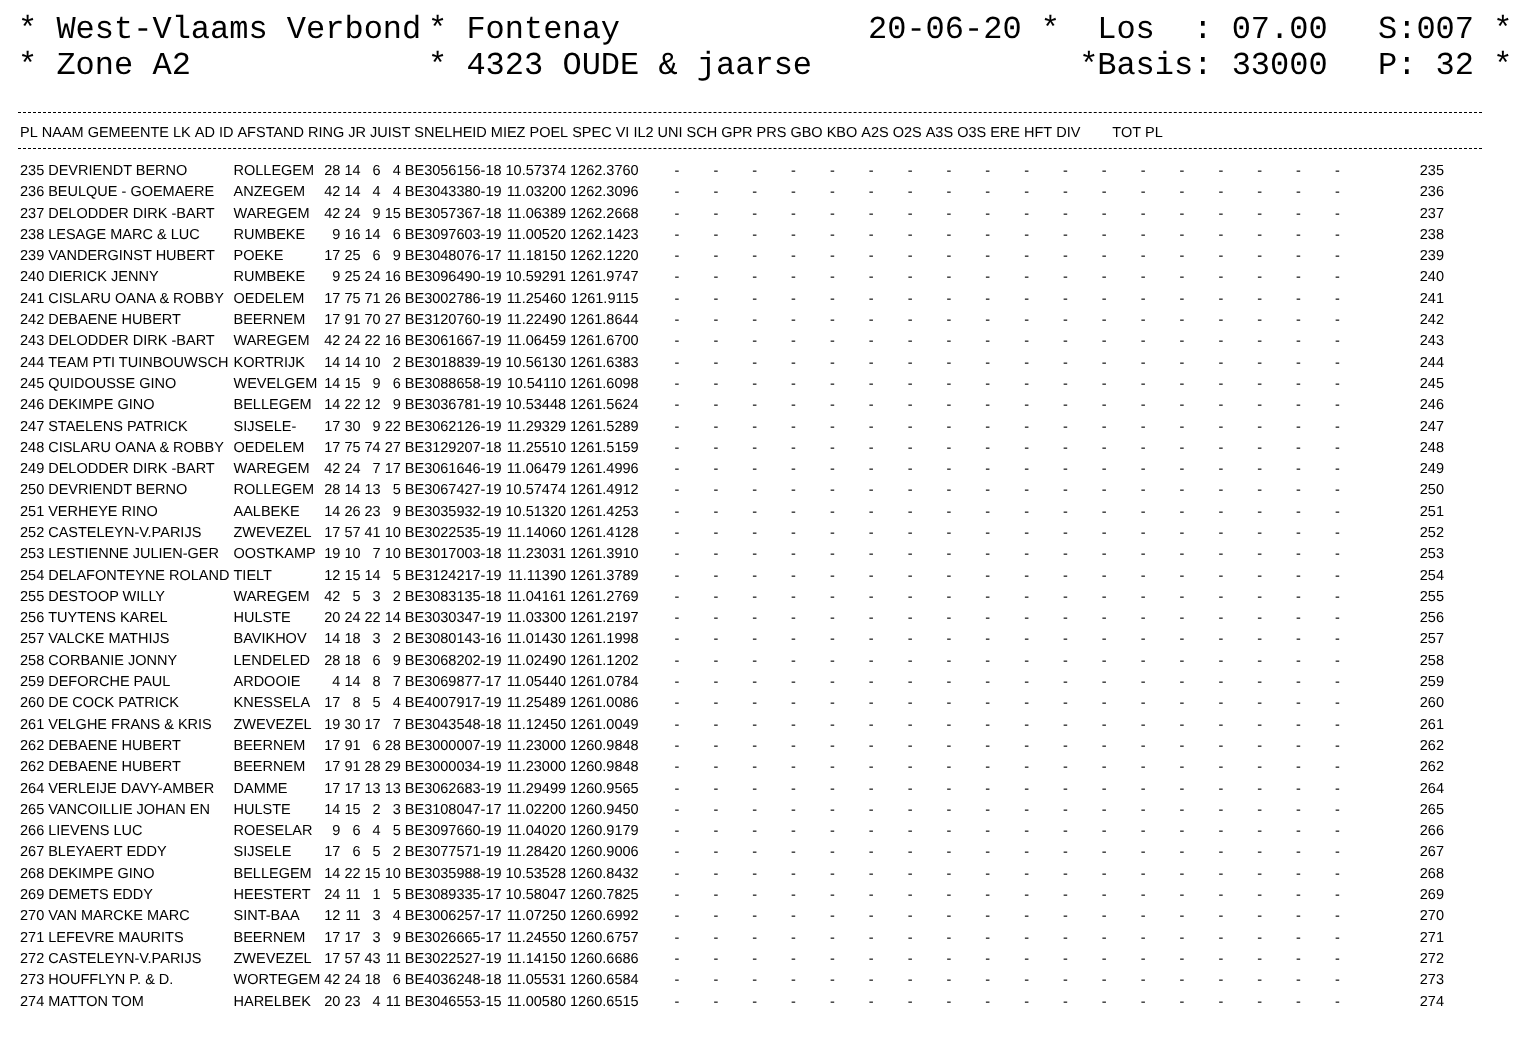* West-Vlaams Verbond * Zone A2
* Fontenay * 4323 OUDE & jaarse
20-06-20 * *
Los : 07.00 Basis: 33000
S:007 * P: 32 *
| PL | NAAM | GEMEENTE | LK | AD | ID | AFSTAND | RING | JR | JUIST | SNELHEID | MIEZ | POEL | SPEC | VI | IL2 | UNI | SCH | GPR | PRS | GBO | KBO | A2S | O2S | A3S | O3S | ERE | HFT | DIV | TOT | PL |
| --- | --- | --- | --- | --- | --- | --- | --- | --- | --- | --- | --- | --- | --- | --- | --- | --- | --- | --- | --- | --- | --- | --- | --- | --- | --- | --- | --- | --- | --- | --- |
| 235 | DEVRIENDT BERNO | ROLLEGEM | 28 | 14 | 6 | 4 | BE3056156-18 | 10.57374 | 1262.3760 | - | - | - | - | - | - | - | - | - | - | - | - | - | - | - | - | - | - | 235 |
| 236 | BEULQUE - GOEMAERE | ANZEGEM | 42 | 14 | 4 | 4 | BE3043380-19 | 11.03200 | 1262.3096 | - | - | - | - | - | - | - | - | - | - | - | - | - | - | - | - | - | - | 236 |
| 237 | DELODDER DIRK -BART | WAREGEM | 42 | 24 | 9 | 15 | BE3057367-18 | 11.06389 | 1262.2668 | - | - | - | - | - | - | - | - | - | - | - | - | - | - | - | - | - | - | 237 |
| 238 | LESAGE MARC & LUC | RUMBEKE | 9 | 16 | 14 | 6 | BE3097603-19 | 11.00520 | 1262.1423 | - | - | - | - | - | - | - | - | - | - | - | - | - | - | - | - | - | - | 238 |
| 239 | VANDERGINST HUBERT | POEKE | 17 | 25 | 6 | 9 | BE3048076-17 | 11.18150 | 1262.1220 | - | - | - | - | - | - | - | - | - | - | - | - | - | - | - | - | - | - | 239 |
| 240 | DIERICK JENNY | RUMBEKE | 9 | 25 | 24 | 16 | BE3096490-19 | 10.59291 | 1261.9747 | - | - | - | - | - | - | - | - | - | - | - | - | - | - | - | - | - | - | 240 |
| 241 | CISLARU OANA & ROBBY | OEDELEM | 17 | 75 | 71 | 26 | BE3002786-19 | 11.25460 | 1261.9115 | - | - | - | - | - | - | - | - | - | - | - | - | - | - | - | - | - | - | 241 |
| 242 | DEBAENE HUBERT | BEERNEM | 17 | 91 | 70 | 27 | BE3120760-19 | 11.22490 | 1261.8644 | - | - | - | - | - | - | - | - | - | - | - | - | - | - | - | - | - | - | 242 |
| 243 | DELODDER DIRK -BART | WAREGEM | 42 | 24 | 22 | 16 | BE3061667-19 | 11.06459 | 1261.6700 | - | - | - | - | - | - | - | - | - | - | - | - | - | - | - | - | - | - | 243 |
| 244 | TEAM PTI TUINBOUWSCH | KORTRIJK | 14 | 14 | 10 | 2 | BE3018839-19 | 10.56130 | 1261.6383 | - | - | - | - | - | - | - | - | - | - | - | - | - | - | - | - | - | - | 244 |
| 245 | QUIDOUSSE GINO | WEVELGEM | 14 | 15 | 9 | 6 | BE3088658-19 | 10.54110 | 1261.6098 | - | - | - | - | - | - | - | - | - | - | - | - | - | - | - | - | - | - | 245 |
| 246 | DEKIMPE GINO | BELLEGEM | 14 | 22 | 12 | 9 | BE3036781-19 | 10.53448 | 1261.5624 | - | - | - | - | - | - | - | - | - | - | - | - | - | - | - | - | - | - | 246 |
| 247 | STAELENS PATRICK | SIJSELE- | 17 | 30 | 9 | 22 | BE3062126-19 | 11.29329 | 1261.5289 | - | - | - | - | - | - | - | - | - | - | - | - | - | - | - | - | - | - | 247 |
| 248 | CISLARU OANA & ROBBY | OEDELEM | 17 | 75 | 74 | 27 | BE3129207-18 | 11.25510 | 1261.5159 | - | - | - | - | - | - | - | - | - | - | - | - | - | - | - | - | - | - | 248 |
| 249 | DELODDER DIRK -BART | WAREGEM | 42 | 24 | 7 | 17 | BE3061646-19 | 11.06479 | 1261.4996 | - | - | - | - | - | - | - | - | - | - | - | - | - | - | - | - | - | - | 249 |
| 250 | DEVRIENDT BERNO | ROLLEGEM | 28 | 14 | 13 | 5 | BE3067427-19 | 10.57474 | 1261.4912 | - | - | - | - | - | - | - | - | - | - | - | - | - | - | - | - | - | - | 250 |
| 251 | VERHEYE RINO | AALBEKE | 14 | 26 | 23 | 9 | BE3035932-19 | 10.51320 | 1261.4253 | - | - | - | - | - | - | - | - | - | - | - | - | - | - | - | - | - | - | 251 |
| 252 | CASTELEYN-V.PARIJS | ZWEVEZEL | 17 | 57 | 41 | 10 | BE3022535-19 | 11.14060 | 1261.4128 | - | - | - | - | - | - | - | - | - | - | - | - | - | - | - | - | - | - | 252 |
| 253 | LESTIENNE JULIEN-GER | OOSTKAMP | 19 | 10 | 7 | 10 | BE3017003-18 | 11.23031 | 1261.3910 | - | - | - | - | - | - | - | - | - | - | - | - | - | - | - | - | - | - | 253 |
| 254 | DELAFONTEYNE ROLAND | TIELT | 12 | 15 | 14 | 5 | BE3124217-19 | 11.11390 | 1261.3789 | - | - | - | - | - | - | - | - | - | - | - | - | - | - | - | - | - | - | 254 |
| 255 | DESTOOP WILLY | WAREGEM | 42 | 5 | 3 | 2 | BE3083135-18 | 11.04161 | 1261.2769 | - | - | - | - | - | - | - | - | - | - | - | - | - | - | - | - | - | - | 255 |
| 256 | TUYTENS KAREL | HULSTE | 20 | 24 | 22 | 14 | BE3030347-19 | 11.03300 | 1261.2197 | - | - | - | - | - | - | - | - | - | - | - | - | - | - | - | - | - | - | 256 |
| 257 | VALCKE MATHIJS | BAVIKHOV | 14 | 18 | 3 | 2 | BE3080143-16 | 11.01430 | 1261.1998 | - | - | - | - | - | - | - | - | - | - | - | - | - | - | - | - | - | - | 257 |
| 258 | CORBANIE JONNY | LENDELED | 28 | 18 | 6 | 9 | BE3068202-19 | 11.02490 | 1261.1202 | - | - | - | - | - | - | - | - | - | - | - | - | - | - | - | - | - | - | 258 |
| 259 | DEFORCHE PAUL | ARDOOIE | 4 | 14 | 8 | 7 | BE3069877-17 | 11.05440 | 1261.0784 | - | - | - | - | - | - | - | - | - | - | - | - | - | - | - | - | - | - | 259 |
| 260 | DE COCK PATRICK | KNESSELA | 17 | 8 | 5 | 4 | BE4007917-19 | 11.25489 | 1261.0086 | - | - | - | - | - | - | - | - | - | - | - | - | - | - | - | - | - | - | 260 |
| 261 | VELGHE FRANS & KRIS | ZWEVEZEL | 19 | 30 | 17 | 7 | BE3043548-18 | 11.12450 | 1261.0049 | - | - | - | - | - | - | - | - | - | - | - | - | - | - | - | - | - | - | 261 |
| 262 | DEBAENE HUBERT | BEERNEM | 17 | 91 | 6 | 28 | BE3000007-19 | 11.23000 | 1260.9848 | - | - | - | - | - | - | - | - | - | - | - | - | - | - | - | - | - | - | 262 |
| 262 | DEBAENE HUBERT | BEERNEM | 17 | 91 | 28 | 29 | BE3000034-19 | 11.23000 | 1260.9848 | - | - | - | - | - | - | - | - | - | - | - | - | - | - | - | - | - | - | 262 |
| 264 | VERLEIJE DAVY-AMBER | DAMME | 17 | 17 | 13 | 13 | BE3062683-19 | 11.29499 | 1260.9565 | - | - | - | - | - | - | - | - | - | - | - | - | - | - | - | - | - | - | 264 |
| 265 | VANCOILLIE JOHAN EN | HULSTE | 14 | 15 | 2 | 3 | BE3108047-17 | 11.02200 | 1260.9450 | - | - | - | - | - | - | - | - | - | - | - | - | - | - | - | - | - | - | 265 |
| 266 | LIEVENS LUC | ROESELAR | 9 | 6 | 4 | 5 | BE3097660-19 | 11.04020 | 1260.9179 | - | - | - | - | - | - | - | - | - | - | - | - | - | - | - | - | - | - | 266 |
| 267 | BLEYAERT EDDY | SIJSELE | 17 | 6 | 5 | 2 | BE3077571-19 | 11.28420 | 1260.9006 | - | - | - | - | - | - | - | - | - | - | - | - | - | - | - | - | - | - | 267 |
| 268 | DEKIMPE GINO | BELLEGEM | 14 | 22 | 15 | 10 | BE3035988-19 | 10.53528 | 1260.8432 | - | - | - | - | - | - | - | - | - | - | - | - | - | - | - | - | - | - | 268 |
| 269 | DEMETS EDDY | HEESTERT | 24 | 11 | 1 | 5 | BE3089335-17 | 10.58047 | 1260.7825 | - | - | - | - | - | - | - | - | - | - | - | - | - | - | - | - | - | - | 269 |
| 270 | VAN MARCKE MARC | SINT-BAA | 12 | 11 | 3 | 4 | BE3006257-17 | 11.07250 | 1260.6992 | - | - | - | - | - | - | - | - | - | - | - | - | - | - | - | - | - | - | 270 |
| 271 | LEFEVRE MAURITS | BEERNEM | 17 | 17 | 3 | 9 | BE3026665-17 | 11.24550 | 1260.6757 | - | - | - | - | - | - | - | - | - | - | - | - | - | - | - | - | - | - | 271 |
| 272 | CASTELEYN-V.PARIJS | ZWEVEZEL | 17 | 57 | 43 | 11 | BE3022527-19 | 11.14150 | 1260.6686 | - | - | - | - | - | - | - | - | - | - | - | - | - | - | - | - | - | - | 272 |
| 273 | HOUFFLYN P. & D. | WORTEGEM | 42 | 24 | 18 | 6 | BE4036248-18 | 11.05531 | 1260.6584 | - | - | - | - | - | - | - | - | - | - | - | - | - | - | - | - | - | - | 273 |
| 274 | MATTON TOM | HARELBEK | 20 | 23 | 4 | 11 | BE3046553-15 | 11.00580 | 1260.6515 | - | - | - | - | - | - | - | - | - | - | - | - | - | - | - | - | - | - | 274 |